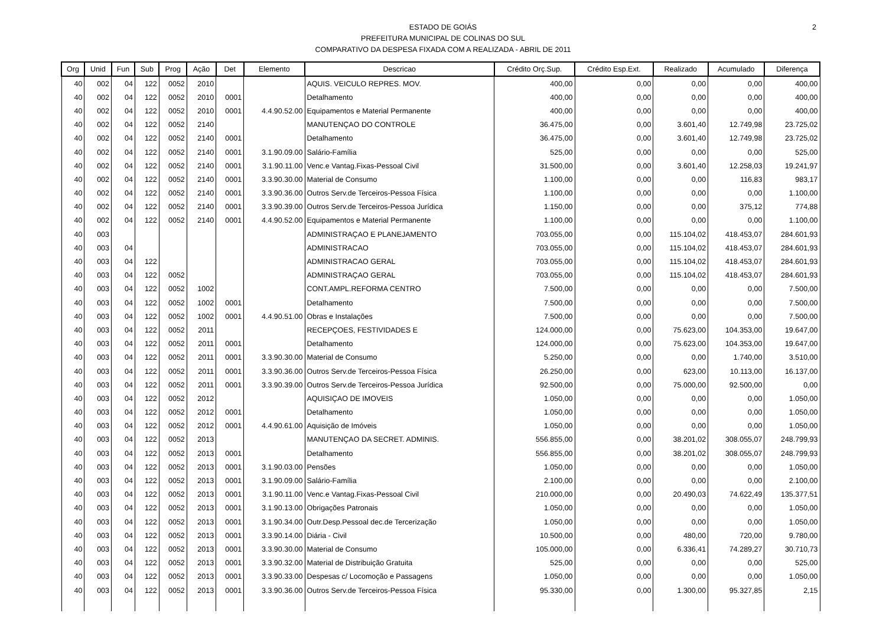2
ESTADO DE GOIÁS
PREFEITURA MUNICIPAL DE COLINAS DO SUL
COMPARATIVO DA DESPESA FIXADA COM A REALIZADA - ABRIL DE 2011
| Org | Unid | Fun | Sub | Prog | Ação | Det | Elemento | Descricao | Crédito Orç.Sup. | Crédito Esp.Ext. | Realizado | Acumulado | Diferença |
| --- | --- | --- | --- | --- | --- | --- | --- | --- | --- | --- | --- | --- | --- |
| 40 | 002 | 04 | 122 | 0052 | 2010 | | | AQUIS. VEICULO REPRES. MOV. | 400,00 | 0,00 | 0,00 | 0,00 | 400,00 |
| 40 | 002 | 04 | 122 | 0052 | 2010 | 0001 | | Detalhamento | 400,00 | 0,00 | 0,00 | 0,00 | 400,00 |
| 40 | 002 | 04 | 122 | 0052 | 2010 | 0001 | 4.4.90.52.00 | Equipamentos e Material Permanente | 400,00 | 0,00 | 0,00 | 0,00 | 400,00 |
| 40 | 002 | 04 | 122 | 0052 | 2140 | | | MANUTENÇAO DO CONTROLE | 36.475,00 | 0,00 | 3.601,40 | 12.749,98 | 23.725,02 |
| 40 | 002 | 04 | 122 | 0052 | 2140 | 0001 | | Detalhamento | 36.475,00 | 0,00 | 3.601,40 | 12.749,98 | 23.725,02 |
| 40 | 002 | 04 | 122 | 0052 | 2140 | 0001 | 3.1.90.09.00 | Salário-Família | 525,00 | 0,00 | 0,00 | 0,00 | 525,00 |
| 40 | 002 | 04 | 122 | 0052 | 2140 | 0001 | 3.1.90.11.00 | Venc.e Vantag.Fixas-Pessoal Civil | 31.500,00 | 0,00 | 3.601,40 | 12.258,03 | 19.241,97 |
| 40 | 002 | 04 | 122 | 0052 | 2140 | 0001 | 3.3.90.30.00 | Material de Consumo | 1.100,00 | 0,00 | 0,00 | 116,83 | 983,17 |
| 40 | 002 | 04 | 122 | 0052 | 2140 | 0001 | 3.3.90.36.00 | Outros Serv.de Terceiros-Pessoa Física | 1.100,00 | 0,00 | 0,00 | 0,00 | 1.100,00 |
| 40 | 002 | 04 | 122 | 0052 | 2140 | 0001 | 3.3.90.39.00 | Outros Serv.de Terceiros-Pessoa Jurídica | 1.150,00 | 0,00 | 0,00 | 375,12 | 774,88 |
| 40 | 002 | 04 | 122 | 0052 | 2140 | 0001 | 4.4.90.52.00 | Equipamentos e Material Permanente | 1.100,00 | 0,00 | 0,00 | 0,00 | 1.100,00 |
| 40 | 003 | | | | | | | ADMINISTRAÇAO E PLANEJAMENTO | 703.055,00 | 0,00 | 115.104,02 | 418.453,07 | 284.601,93 |
| 40 | 003 | 04 | | | | | | ADMINISTRACAO | 703.055,00 | 0,00 | 115.104,02 | 418.453,07 | 284.601,93 |
| 40 | 003 | 04 | 122 | | | | | ADMINISTRACAO GERAL | 703.055,00 | 0,00 | 115.104,02 | 418.453,07 | 284.601,93 |
| 40 | 003 | 04 | 122 | 0052 | | | | ADMINISTRAÇAO GERAL | 703.055,00 | 0,00 | 115.104,02 | 418.453,07 | 284.601,93 |
| 40 | 003 | 04 | 122 | 0052 | 1002 | | | CONT.AMPL.REFORMA CENTRO | 7.500,00 | 0,00 | 0,00 | 0,00 | 7.500,00 |
| 40 | 003 | 04 | 122 | 0052 | 1002 | 0001 | | Detalhamento | 7.500,00 | 0,00 | 0,00 | 0,00 | 7.500,00 |
| 40 | 003 | 04 | 122 | 0052 | 1002 | 0001 | 4.4.90.51.00 | Obras e Instalações | 7.500,00 | 0,00 | 0,00 | 0,00 | 7.500,00 |
| 40 | 003 | 04 | 122 | 0052 | 2011 | | | RECEPÇOES, FESTIVIDADES E | 124.000,00 | 0,00 | 75.623,00 | 104.353,00 | 19.647,00 |
| 40 | 003 | 04 | 122 | 0052 | 2011 | 0001 | | Detalhamento | 124.000,00 | 0,00 | 75.623,00 | 104.353,00 | 19.647,00 |
| 40 | 003 | 04 | 122 | 0052 | 2011 | 0001 | 3.3.90.30.00 | Material de Consumo | 5.250,00 | 0,00 | 0,00 | 1.740,00 | 3.510,00 |
| 40 | 003 | 04 | 122 | 0052 | 2011 | 0001 | 3.3.90.36.00 | Outros Serv.de Terceiros-Pessoa Física | 26.250,00 | 0,00 | 623,00 | 10.113,00 | 16.137,00 |
| 40 | 003 | 04 | 122 | 0052 | 2011 | 0001 | 3.3.90.39.00 | Outros Serv.de Terceiros-Pessoa Jurídica | 92.500,00 | 0,00 | 75.000,00 | 92.500,00 | 0,00 |
| 40 | 003 | 04 | 122 | 0052 | 2012 | | | AQUISIÇAO DE IMOVEIS | 1.050,00 | 0,00 | 0,00 | 0,00 | 1.050,00 |
| 40 | 003 | 04 | 122 | 0052 | 2012 | 0001 | | Detalhamento | 1.050,00 | 0,00 | 0,00 | 0,00 | 1.050,00 |
| 40 | 003 | 04 | 122 | 0052 | 2012 | 0001 | 4.4.90.61.00 | Aquisição de Imóveis | 1.050,00 | 0,00 | 0,00 | 0,00 | 1.050,00 |
| 40 | 003 | 04 | 122 | 0052 | 2013 | | | MANUTENÇAO DA SECRET. ADMINIS. | 556.855,00 | 0,00 | 38.201,02 | 308.055,07 | 248.799,93 |
| 40 | 003 | 04 | 122 | 0052 | 2013 | 0001 | | Detalhamento | 556.855,00 | 0,00 | 38.201,02 | 308.055,07 | 248.799,93 |
| 40 | 003 | 04 | 122 | 0052 | 2013 | 0001 | 3.1.90.03.00 | Pensões | 1.050,00 | 0,00 | 0,00 | 0,00 | 1.050,00 |
| 40 | 003 | 04 | 122 | 0052 | 2013 | 0001 | 3.1.90.09.00 | Salário-Família | 2.100,00 | 0,00 | 0,00 | 0,00 | 2.100,00 |
| 40 | 003 | 04 | 122 | 0052 | 2013 | 0001 | 3.1.90.11.00 | Venc.e Vantag.Fixas-Pessoal Civil | 210.000,00 | 0,00 | 20.490,03 | 74.622,49 | 135.377,51 |
| 40 | 003 | 04 | 122 | 0052 | 2013 | 0001 | 3.1.90.13.00 | Obrigações Patronais | 1.050,00 | 0,00 | 0,00 | 0,00 | 1.050,00 |
| 40 | 003 | 04 | 122 | 0052 | 2013 | 0001 | 3.1.90.34.00 | Outr.Desp.Pessoal dec.de Tercerização | 1.050,00 | 0,00 | 0,00 | 0,00 | 1.050,00 |
| 40 | 003 | 04 | 122 | 0052 | 2013 | 0001 | 3.3.90.14.00 | Diária - Civil | 10.500,00 | 0,00 | 480,00 | 720,00 | 9.780,00 |
| 40 | 003 | 04 | 122 | 0052 | 2013 | 0001 | 3.3.90.30.00 | Material de Consumo | 105.000,00 | 0,00 | 6.336,41 | 74.289,27 | 30.710,73 |
| 40 | 003 | 04 | 122 | 0052 | 2013 | 0001 | 3.3.90.32.00 | Material de Distribuição Gratuita | 525,00 | 0,00 | 0,00 | 0,00 | 525,00 |
| 40 | 003 | 04 | 122 | 0052 | 2013 | 0001 | 3.3.90.33.00 | Despesas c/ Locomoção e Passagens | 1.050,00 | 0,00 | 0,00 | 0,00 | 1.050,00 |
| 40 | 003 | 04 | 122 | 0052 | 2013 | 0001 | 3.3.90.36.00 | Outros Serv.de Terceiros-Pessoa Física | 95.330,00 | 0,00 | 1.300,00 | 95.327,85 | 2,15 |